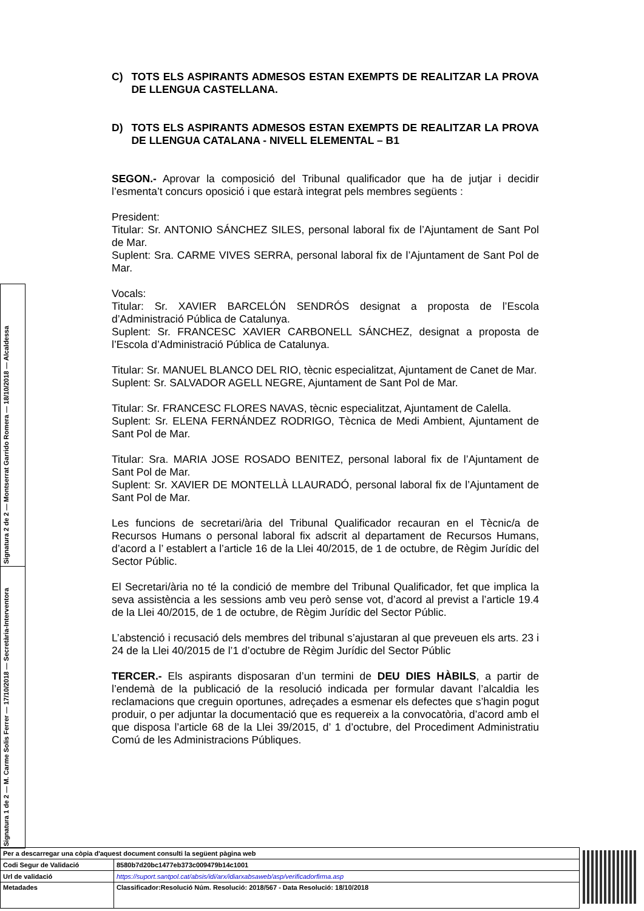C) TOTS ELS ASPIRANTS ADMESOS ESTAN EXEMPTS DE REALITZAR LA PROVA DE LLENGUA CASTELLANA.
D) TOTS ELS ASPIRANTS ADMESOS ESTAN EXEMPTS DE REALITZAR LA PROVA DE LLENGUA CATALANA - NIVELL ELEMENTAL – B1
SEGON.- Aprovar la composició del Tribunal qualificador que ha de jutjar i decidir l’esmenta’t concurs oposició i que estarà integrat pels membres següents :
President:
Titular: Sr. ANTONIO SÁNCHEZ SILES, personal laboral fix de l’Ajuntament de Sant Pol de Mar.
Suplent: Sra. CARME VIVES SERRA, personal laboral fix de l’Ajuntament de Sant Pol de Mar.
Vocals:
Titular: Sr. XAVIER BARCELÓN SENDRÓS designat a proposta de l’Escola d’Administració Pública de Catalunya.
Suplent: Sr. FRANCESC XAVIER CARBONELL SÁNCHEZ, designat a proposta de l’Escola d’Administració Pública de Catalunya.
Titular: Sr. MANUEL BLANCO DEL RIO, tècnic especialitzat, Ajuntament de Canet de Mar.
Suplent: Sr. SALVADOR AGELL NEGRE, Ajuntament de Sant Pol de Mar.
Titular: Sr. FRANCESC FLORES NAVAS, tècnic especialitzat, Ajuntament de Calella.
Suplent: Sr. ELENA FERNÁNDEZ RODRIGO, Tècnica de Medi Ambient, Ajuntament de Sant Pol de Mar.
Titular: Sra. MARIA JOSE ROSADO BENITEZ, personal laboral fix de l’Ajuntament de Sant Pol de Mar.
Suplent: Sr. XAVIER DE MONTELLÀ LLAURADÓ, personal laboral fix de l’Ajuntament de Sant Pol de Mar.
Les funcions de secretari/ària del Tribunal Qualificador recauran en el Tècnic/a de Recursos Humans o personal laboral fix adscrit al departament de Recursos Humans, d’acord a l’ establert a l’article 16 de la Llei 40/2015, de 1 de octubre, de Règim Jurídic del Sector Públic.
El Secretari/ària no té la condició de membre del Tribunal Qualificador, fet que implica la seva assistència a les sessions amb veu però sense vot, d’acord al previst a l’article 19.4 de la Llei 40/2015, de 1 de octubre, de Règim Jurídic del Sector Públic.
L’abstenció i recusació dels membres del tribunal s’ajustaran al que preveuen els arts. 23 i 24 de la Llei 40/2015 de l’1 d’octubre de Règim Jurídic del Sector Públic
TERCER.- Els aspirants disposaran d’un termini de DEU DIES HÀBILS, a partir de l’endemà de la publicació de la resolució indicada per formular davant l’alcaldia les reclamacions que creguin oportunes, adreçades a esmenar els defectes que s’hagin pogut produir, o per adjuntar la documentació que es requereix a la convocatòria, d’acord amb el que disposa l’article 68 de la Llei 39/2015, d’ 1 d’octubre, del Procediment Administratiu Comú de les Administracions Públiques.
Signatura 2 de 2 — Montserrat Garrido Romera — 18/10/2018 — Alcaldessa
Signatura 1 de 2 — M. Carme Solis Ferrer — 17/10/2018 — Secretària-Interventora
| Per a descarregar una còpia d'aquest document consulti la següent pàgina web | |
| Codi Segur de Validació | 8580b7d20bc1477eb373c009479b14c1001 |
| Url de validació | https://suport.santpol.cat/absis/idi/arx/idiarxabsaweb/asp/verificadorfirma.asp |
| Metadades | Classificador:Resolució Núm. Resolució: 2018/567 - Data Resolució: 18/10/2018 |